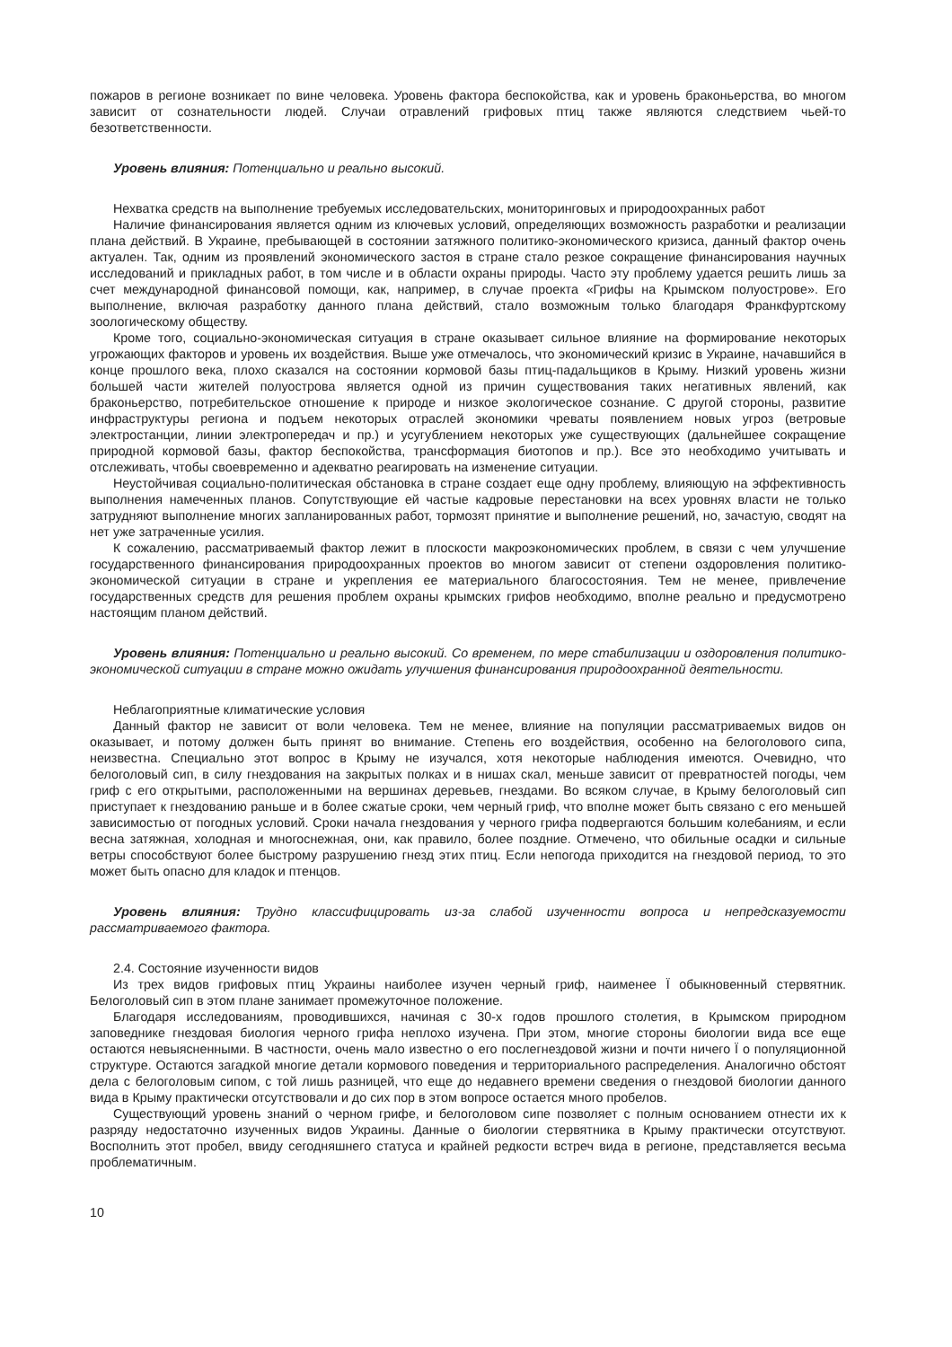пожаров в регионе возникает по вине человека. Уровень фактора беспокойства, как и уровень браконьерства, во многом зависит от сознательности людей. Случаи отравлений грифовых птиц также являются следствием чьей-то безответственности.
Уровень влияния: Потенциально и реально высокий.
Нехватка средств на выполнение требуемых исследовательских, мониторинговых и природоохранных работ
Наличие финансирования является одним из ключевых условий, определяющих возможность разработки и реализации плана действий. В Украине, пребывающей в состоянии затяжного политико-экономического кризиса, данный фактор очень актуален. Так, одним из проявлений экономического застоя в стране стало резкое сокращение финансирования научных исследований и прикладных работ, в том числе и в области охраны природы. Часто эту проблему удается решить лишь за счет международной финансовой помощи, как, например, в случае проекта «Грифы на Крымском полуострове». Его выполнение, включая разработку данного плана действий, стало возможным только благодаря Франкфуртскому зоологическому обществу.
Кроме того, социально-экономическая ситуация в стране оказывает сильное влияние на формирование некоторых угрожающих факторов и уровень их воздействия. Выше уже отмечалось, что экономический кризис в Украине, начавшийся в конце прошлого века, плохо сказался на состоянии кормовой базы птиц-падальщиков в Крыму. Низкий уровень жизни большей части жителей полуострова является одной из причин существования таких негативных явлений, как браконьерство, потребительское отношение к природе и низкое экологическое сознание. С другой стороны, развитие инфраструктуры региона и подъем некоторых отраслей экономики чреваты появлением новых угроз (ветровые электростанции, линии электропередач и пр.) и усугублением некоторых уже существующих (дальнейшее сокращение природной кормовой базы, фактор беспокойства, трансформация биотопов и пр.). Все это необходимо учитывать и отслеживать, чтобы своевременно и адекватно реагировать на изменение ситуации.
Неустойчивая социально-политическая обстановка в стране создает еще одну проблему, влияющую на эффективность выполнения намеченных планов. Сопутствующие ей частые кадровые перестановки на всех уровнях власти не только затрудняют выполнение многих запланированных работ, тормозят принятие и выполнение решений, но, зачастую, сводят на нет уже затраченные усилия.
К сожалению, рассматриваемый фактор лежит в плоскости макроэкономических проблем, в связи с чем улучшение государственного финансирования природоохранных проектов во многом зависит от степени оздоровления политико-экономической ситуации в стране и укрепления ее материального благосостояния. Тем не менее, привлечение государственных средств для решения проблем охраны крымских грифов необходимо, вполне реально и предусмотрено настоящим планом действий.
Уровень влияния: Потенциально и реально высокий. Со временем, по мере стабилизации и оздоровления политико-экономической ситуации в стране можно ожидать улучшения финансирования природоохранной деятельности.
Неблагоприятные климатические условия
Данный фактор не зависит от воли человека. Тем не менее, влияние на популяции рассматриваемых видов он оказывает, и потому должен быть принят во внимание. Степень его воздействия, особенно на белоголового сипа, неизвестна. Специально этот вопрос в Крыму не изучался, хотя некоторые наблюдения имеются. Очевидно, что белоголовый сип, в силу гнездования на закрытых полках и в нишах скал, меньше зависит от превратностей погоды, чем гриф с его открытыми, расположенными на вершинах деревьев, гнездами. Во всяком случае, в Крыму белоголовый сип приступает к гнездованию раньше и в более сжатые сроки, чем черный гриф, что вполне может быть связано с его меньшей зависимостью от погодных условий. Сроки начала гнездования у черного грифа подвергаются большим колебаниям, и если весна затяжная, холодная и многоснежная, они, как правило, более поздние. Отмечено, что обильные осадки и сильные ветры способствуют более быстрому разрушению гнезд этих птиц. Если непогода приходится на гнездовой период, то это может быть опасно для кладок и птенцов.
Уровень влияния: Трудно классифицировать из-за слабой изученности вопроса и непредсказуемости рассматриваемого фактора.
2.4. Состояние изученности видов
Из трех видов грифовых птиц Украины наиболее изучен черный гриф, наименее Ї обыкновенный стервятник. Белоголовый сип в этом плане занимает промежуточное положение.
Благодаря исследованиям, проводившихся, начиная с 30-х годов прошлого столетия, в Крымском природном заповеднике гнездовая биология черного грифа неплохо изучена. При этом, многие стороны биологии вида все еще остаются невыясненными. В частности, очень мало известно о его послегнездовой жизни и почти ничего Ї о популяционной структуре. Остаются загадкой многие детали кормового поведения и территориального распределения. Аналогично обстоят дела с белоголовым сипом, с той лишь разницей, что еще до недавнего времени сведения о гнездовой биологии данного вида в Крыму практически отсутствовали и до сих пор в этом вопросе остается много пробелов.
Существующий уровень знаний о черном грифе, и белоголовом сипе позволяет с полным основанием отнести их к разряду недостаточно изученных видов Украины. Данные о биологии стервятника в Крыму практически отсутствуют. Восполнить этот пробел, ввиду сегодняшнего статуса и крайней редкости встреч вида в регионе, представляется весьма проблематичным.
10